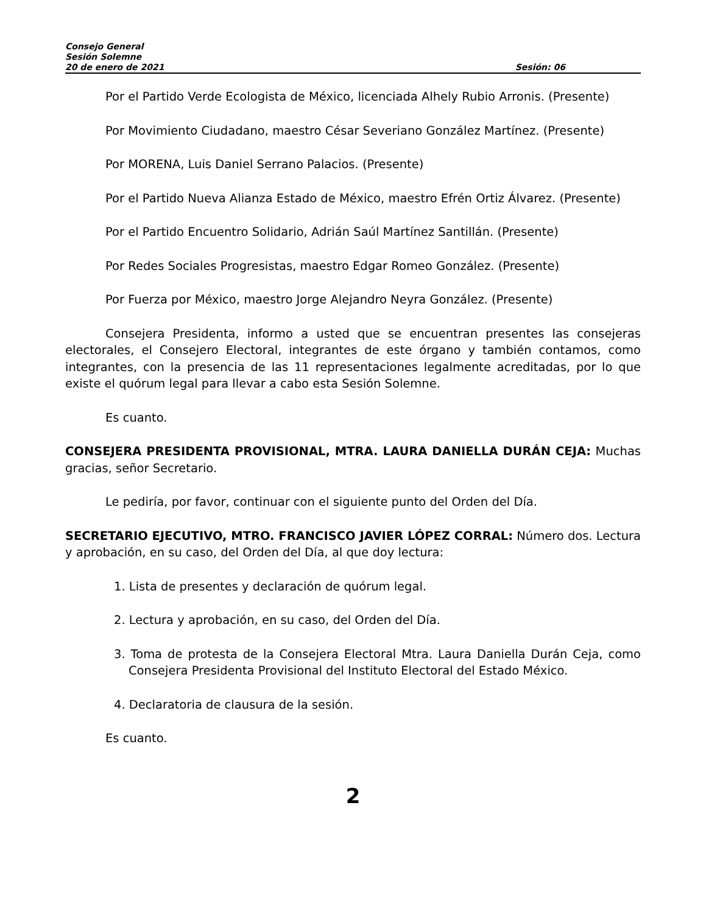Consejo General
Sesión Solemne
20 de enero de 2021 Sesión: 06
Por el Partido Verde Ecologista de México, licenciada Alhely Rubio Arronis. (Presente)
Por Movimiento Ciudadano, maestro César Severiano González Martínez. (Presente)
Por MORENA, Luis Daniel Serrano Palacios. (Presente)
Por el Partido Nueva Alianza Estado de México, maestro Efrén Ortiz Álvarez. (Presente)
Por el Partido Encuentro Solidario, Adrián Saúl Martínez Santillán. (Presente)
Por Redes Sociales Progresistas, maestro Edgar Romeo González. (Presente)
Por Fuerza por México, maestro Jorge Alejandro Neyra González. (Presente)
Consejera Presidenta, informo a usted que se encuentran presentes las consejeras electorales, el Consejero Electoral, integrantes de este órgano y también contamos, como integrantes, con la presencia de las 11 representaciones legalmente acreditadas, por lo que existe el quórum legal para llevar a cabo esta Sesión Solemne.
Es cuanto.
CONSEJERA PRESIDENTA PROVISIONAL, MTRA. LAURA DANIELLA DURÁN CEJA: Muchas gracias, señor Secretario.
Le pediría, por favor, continuar con el siguiente punto del Orden del Día.
SECRETARIO EJECUTIVO, MTRO. FRANCISCO JAVIER LÓPEZ CORRAL: Número dos. Lectura y aprobación, en su caso, del Orden del Día, al que doy lectura:
1. Lista de presentes y declaración de quórum legal.
2. Lectura y aprobación, en su caso, del Orden del Día.
3. Toma de protesta de la Consejera Electoral Mtra. Laura Daniella Durán Ceja, como Consejera Presidenta Provisional del Instituto Electoral del Estado México.
4. Declaratoria de clausura de la sesión.
Es cuanto.
2